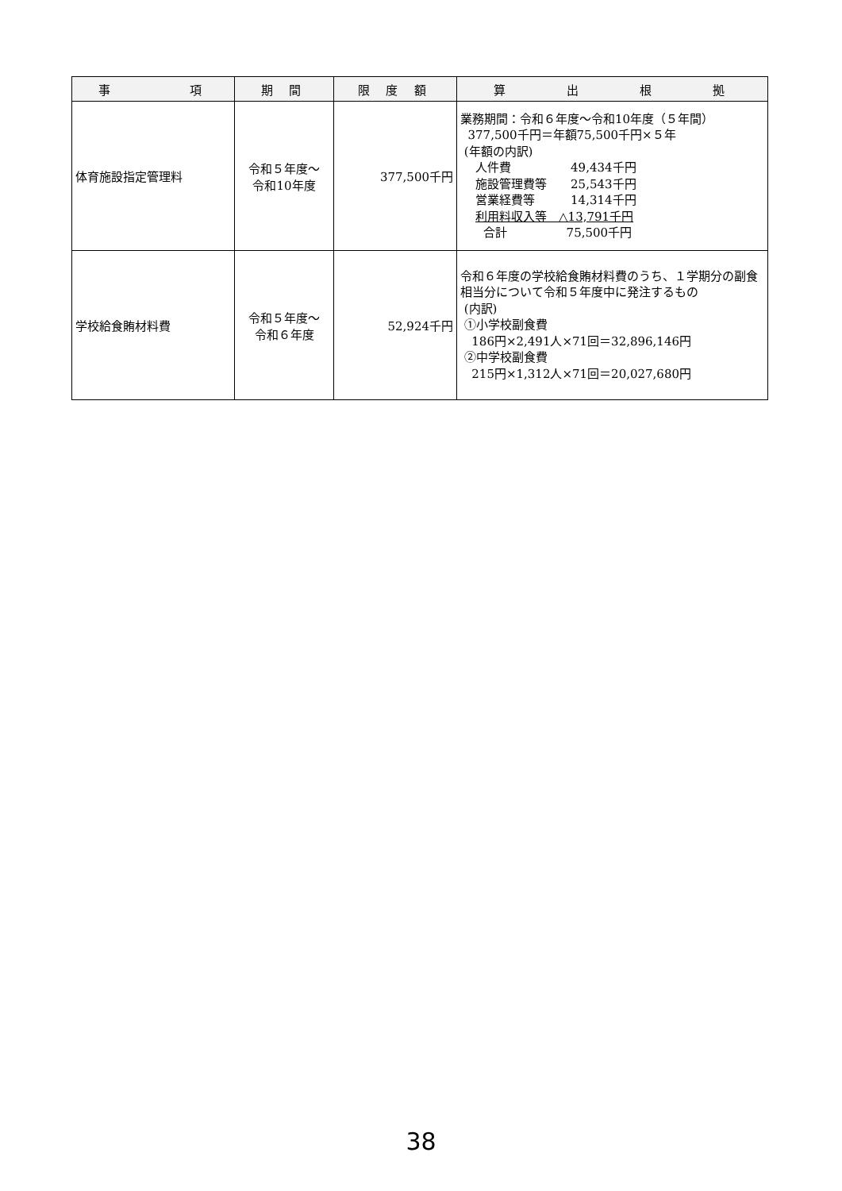| 事 項 | 期 間 | 限 度 額 | 算 出 根 拠 |
| --- | --- | --- | --- |
| 体育施設指定管理料 | 令和５年度～ 令和10年度 | 377,500千円 | 業務期間：令和６年度～令和10年度（５年間） 377,500千円＝年額75,500千円×５年 (年額の内訳) 人件費 49,434千円 施設管理費等 25,543千円 営業経費等 14,314千円 利用料収入等 △13,791千円 合計 75,500千円 |
| 学校給食賄材料費 | 令和５年度～ 令和６年度 | 52,924千円 | 令和６年度の学校給食賄材料費のうち、１学期分の副食相当分について令和５年度中に発注するもの (内訳) ①小学校副食費 186円×2,491人×71回＝32,896,146円 ②中学校副食費 215円×1,312人×71回＝20,027,680円 |
38